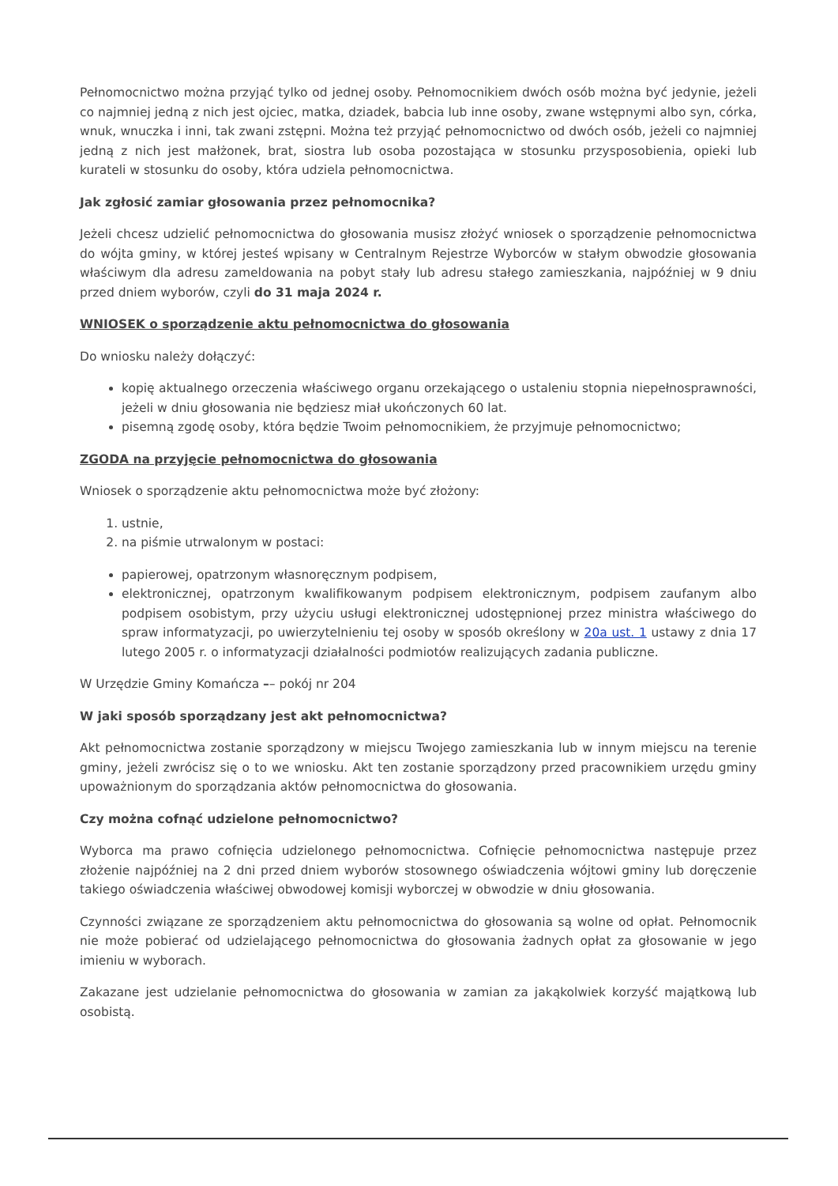Pełnomocnictwo można przyjąć tylko od jednej osoby. Pełnomocnikiem dwóch osób można być jedynie, jeżeli co najmniej jedną z nich jest ojciec, matka, dziadek, babcia lub inne osoby, zwane wstępnymi albo syn, córka, wnuk, wnuczka i inni, tak zwani zstępni. Można też przyjąć pełnomocnictwo od dwóch osób, jeżeli co najmniej jedną z nich jest małżonek, brat, siostra lub osoba pozostająca w stosunku przysposobienia, opieki lub kurateli w stosunku do osoby, która udziela pełnomocnictwa.
Jak zgłosić zamiar głosowania przez pełnomocnika?
Jeżeli chcesz udzielić pełnomocnictwa do głosowania musisz złożyć wniosek o sporządzenie pełnomocnictwa do wójta gminy, w której jesteś wpisany w Centralnym Rejestrze Wyborców w stałym obwodzie głosowania właściwym dla adresu zameldowania na pobyt stały lub adresu stałego zamieszkania, najpóźniej w 9 dniu przed dniem wyborów, czyli do 31 maja 2024 r.
WNIOSEK o sporządzenie aktu pełnomocnictwa do głosowania
Do wniosku należy dołączyć:
kopię aktualnego orzeczenia właściwego organu orzekającego o ustaleniu stopnia niepełnosprawności, jeżeli w dniu głosowania nie będziesz miał ukończonych 60 lat.
pisemną zgodę osoby, która będzie Twoim pełnomocnikiem, że przyjmuje pełnomocnictwo;
ZGODA na przyjęcie pełnomocnictwa do głosowania
Wniosek o sporządzenie aktu pełnomocnictwa może być złożony:
1. ustnie,
2. na piśmie utrwalonym w postaci:
papierowej, opatrzonym własnoręcznym podpisem,
elektronicznej, opatrzonym kwalifikowanym podpisem elektronicznym, podpisem zaufanym albo podpisem osobistym, przy użyciu usługi elektronicznej udostępnionej przez ministra właściwego do spraw informatyzacji, po uwierzytelnieniu tej osoby w sposób określony w 20a ust. 1 ustawy z dnia 17 lutego 2005 r. o informatyzacji działalności podmiotów realizujących zadania publiczne.
W Urzędzie Gminy Komańcza –– pokój nr 204
W jaki sposób sporządzany jest akt pełnomocnictwa?
Akt pełnomocnictwa zostanie sporządzony w miejscu Twojego zamieszkania lub w innym miejscu na terenie gminy, jeżeli zwrócisz się o to we wniosku. Akt ten zostanie sporządzony przed pracownikiem urzędu gminy upoważnionym do sporządzania aktów pełnomocnictwa do głosowania.
Czy można cofnąć udzielone pełnomocnictwo?
Wyborca ma prawo cofnięcia udzielonego pełnomocnictwa. Cofnięcie pełnomocnictwa następuje przez złożenie najpóźniej na 2 dni przed dniem wyborów stosownego oświadczenia wójtowi gminy lub doręczenie takiego oświadczenia właściwej obwodowej komisji wyborczej w obwodzie w dniu głosowania.
Czynności związane ze sporządzeniem aktu pełnomocnictwa do głosowania są wolne od opłat. Pełnomocnik nie może pobierać od udzielającego pełnomocnictwa do głosowania żadnych opłat za głosowanie w jego imieniu w wyborach.
Zakazane jest udzielanie pełnomocnictwa do głosowania w zamian za jakąkolwiek korzyść majątkową lub osobistą.